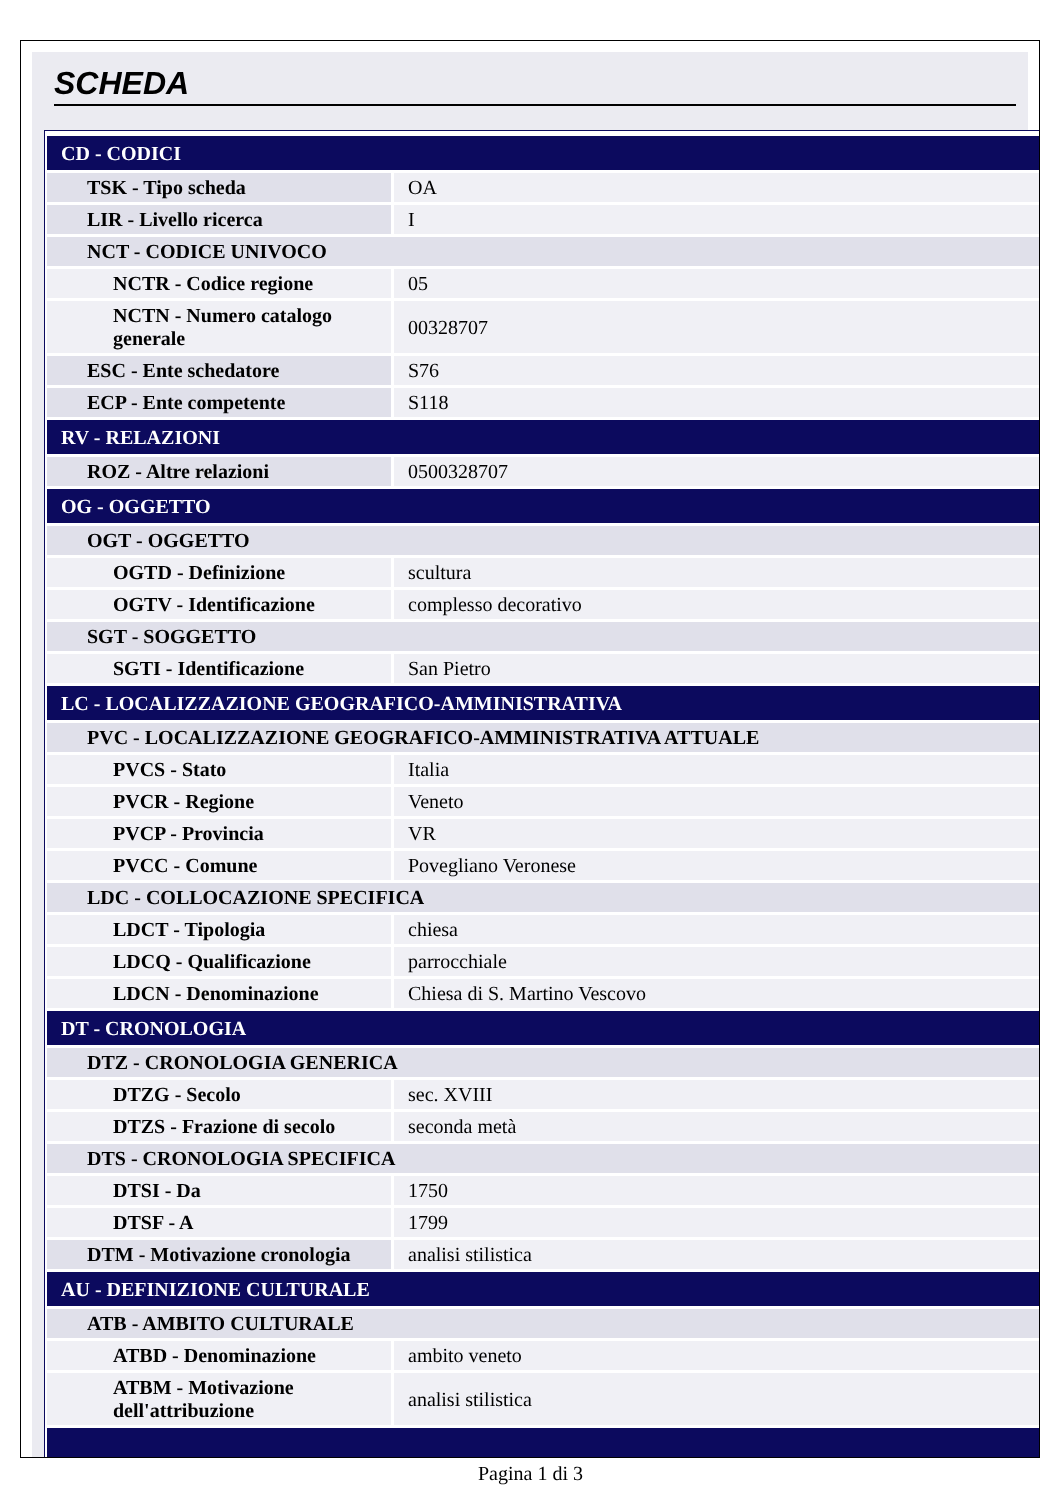SCHEDA
| CD - CODICI | |
| TSK - Tipo scheda | OA |
| LIR - Livello ricerca | I |
| NCT - CODICE UNIVOCO | |
| NCTR - Codice regione | 05 |
| NCTN - Numero catalogo generale | 00328707 |
| ESC - Ente schedatore | S76 |
| ECP - Ente competente | S118 |
| RV - RELAZIONI | |
| ROZ - Altre relazioni | 0500328707 |
| OG - OGGETTO | |
| OGT - OGGETTO | |
| OGTD - Definizione | scultura |
| OGTV - Identificazione | complesso decorativo |
| SGT - SOGGETTO | |
| SGTI - Identificazione | San Pietro |
| LC - LOCALIZZAZIONE GEOGRAFICO-AMMINISTRATIVA | |
| PVC - LOCALIZZAZIONE GEOGRAFICO-AMMINISTRATIVA ATTUALE | |
| PVCS - Stato | Italia |
| PVCR - Regione | Veneto |
| PVCP - Provincia | VR |
| PVCC - Comune | Povegliano Veronese |
| LDC - COLLOCAZIONE SPECIFICA | |
| LDCT - Tipologia | chiesa |
| LDCQ - Qualificazione | parrocchiale |
| LDCN - Denominazione | Chiesa di S. Martino Vescovo |
| DT - CRONOLOGIA | |
| DTZ - CRONOLOGIA GENERICA | |
| DTZG - Secolo | sec. XVIII |
| DTZS - Frazione di secolo | seconda metà |
| DTS - CRONOLOGIA SPECIFICA | |
| DTSI - Da | 1750 |
| DTSF - A | 1799 |
| DTM - Motivazione cronologia | analisi stilistica |
| AU - DEFINIZIONE CULTURALE | |
| ATB - AMBITO CULTURALE | |
| ATBD - Denominazione | ambito veneto |
| ATBM - Motivazione dell'attribuzione | analisi stilistica |
Pagina 1 di 3